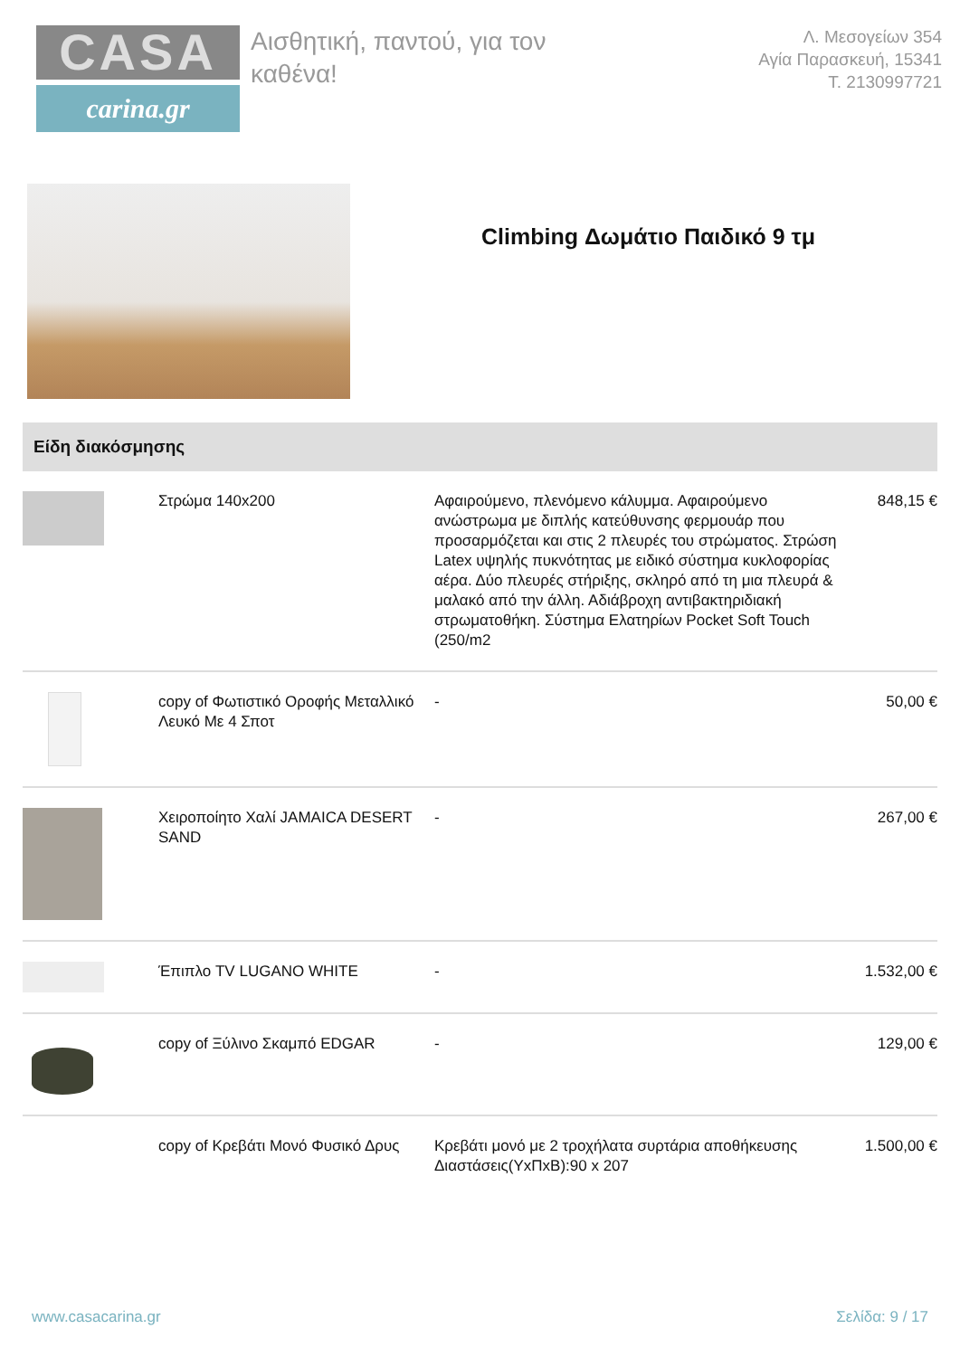CASA
carina.gr
Αισθητική, παντού, για τον καθένα!
Λ. Μεσογείων 354
Αγία Παρασκευή, 15341
Τ. 2130997721
Climbing Δωμάτιο Παιδικό 9 τμ
Είδη διακόσμησης
| | Στρώμα 140x200 | Αφαιρούμενο, πλενόμενο κάλυμμα. Αφαιρούμενο ανώστρωμα με διπλής κατεύθυνσης φερμουάρ που προσαρμόζεται και στις 2 πλευρές του στρώματος. Στρώση Latex υψηλής πυκνότητας με ειδικό σύστημα κυκλοφορίας αέρα. Δύο πλευρές στήριξης, σκληρό από τη μια πλευρά & μαλακό από την άλλη. Αδιάβροχη αντιβακτηριδιακή στρωματοθήκη. Σύστημα Ελατηρίων Pocket Soft Touch (250/m2 | 848,15 € |
| | copy of Φωτιστικό Οροφής Μεταλλικό Λευκό Με 4 Σποτ | - | 50,00 € |
| | Χειροποίητο Χαλί JAMAICA DESERT SAND | - | 267,00 € |
| | Έπιπλο TV LUGANO WHITE | - | 1.532,00 € |
| | copy of Ξύλινο Σκαμπό EDGAR | - | 129,00 € |
| | copy of Κρεβάτι Μονό Φυσικό Δρυς | Κρεβάτι μονό με 2 τροχήλατα συρτάρια αποθήκευσης Διαστάσεις(ΥxΠxΒ):90 x 207 | 1.500,00 € |
www.casacarina.gr Σελίδα: 9 / 17